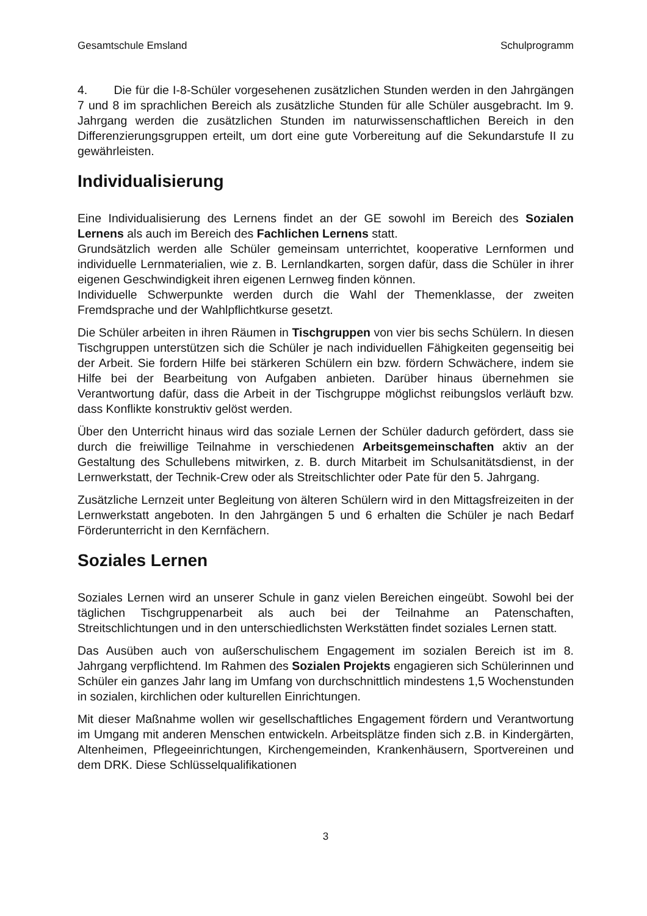Gesamtschule Emsland Schulprogramm
4. Die für die I-8-Schüler vorgesehenen zusätzlichen Stunden werden in den Jahrgängen 7 und 8 im sprachlichen Bereich als zusätzliche Stunden für alle Schüler ausgebracht. Im 9. Jahrgang werden die zusätzlichen Stunden im naturwissenschaftlichen Bereich in den Differenzierungsgruppen erteilt, um dort eine gute Vorbereitung auf die Sekundarstufe II zu gewährleisten.
Individualisierung
Eine Individualisierung des Lernens findet an der GE sowohl im Bereich des Sozialen Lernens als auch im Bereich des Fachlichen Lernens statt.
Grundsätzlich werden alle Schüler gemeinsam unterrichtet, kooperative Lernformen und individuelle Lernmaterialien, wie z. B. Lernlandkarten, sorgen dafür, dass die Schüler in ihrer eigenen Geschwindigkeit ihren eigenen Lernweg finden können.
Individuelle Schwerpunkte werden durch die Wahl der Themenklasse, der zweiten Fremdsprache und der Wahlpflichtkurse gesetzt.
Die Schüler arbeiten in ihren Räumen in Tischgruppen von vier bis sechs Schülern. In diesen Tischgruppen unterstützen sich die Schüler je nach individuellen Fähigkeiten gegenseitig bei der Arbeit. Sie fordern Hilfe bei stärkeren Schülern ein bzw. fördern Schwächere, indem sie Hilfe bei der Bearbeitung von Aufgaben anbieten. Darüber hinaus übernehmen sie Verantwortung dafür, dass die Arbeit in der Tischgruppe möglichst reibungslos verläuft bzw. dass Konflikte konstruktiv gelöst werden.
Über den Unterricht hinaus wird das soziale Lernen der Schüler dadurch gefördert, dass sie durch die freiwillige Teilnahme in verschiedenen Arbeitsgemeinschaften aktiv an der Gestaltung des Schullebens mitwirken, z. B. durch Mitarbeit im Schulsanitätsdienst, in der Lernwerkstatt, der Technik-Crew oder als Streitschlichter oder Pate für den 5. Jahrgang.
Zusätzliche Lernzeit unter Begleitung von älteren Schülern wird in den Mittagsfreizeiten in der Lernwerkstatt angeboten. In den Jahrgängen 5 und 6 erhalten die Schüler je nach Bedarf Förderunterricht in den Kernfächern.
Soziales Lernen
Soziales Lernen wird an unserer Schule in ganz vielen Bereichen eingeübt. Sowohl bei der täglichen Tischgruppenarbeit als auch bei der Teilnahme an Patenschaften, Streitschlichtungen und in den unterschiedlichsten Werkstätten findet soziales Lernen statt.
Das Ausüben auch von außerschulischem Engagement im sozialen Bereich ist im 8. Jahrgang verpflichtend. Im Rahmen des Sozialen Projekts engagieren sich Schülerinnen und Schüler ein ganzes Jahr lang im Umfang von durchschnittlich mindestens 1,5 Wochenstunden in sozialen, kirchlichen oder kulturellen Einrichtungen.
Mit dieser Maßnahme wollen wir gesellschaftliches Engagement fördern und Verantwortung im Umgang mit anderen Menschen entwickeln. Arbeitsplätze finden sich z.B. in Kindergärten, Altenheimen, Pflegeeinrichtungen, Kirchengemeinden, Krankenhäusern, Sportvereinen und dem DRK. Diese Schlüsselqualifikationen
3